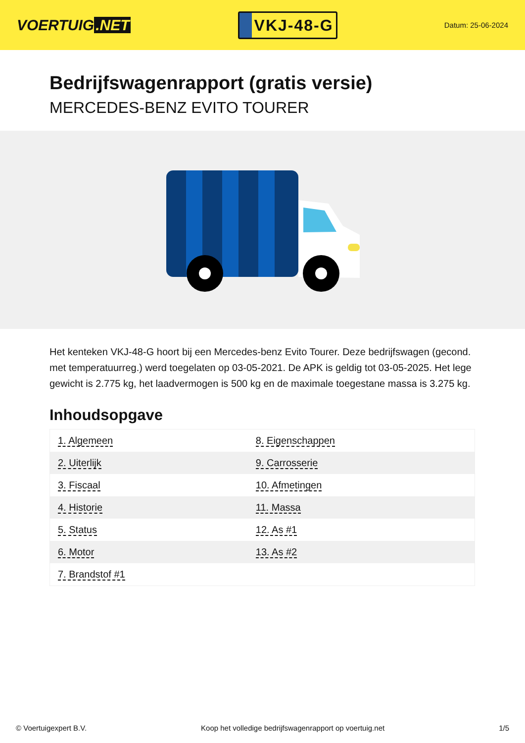VOERTUIG.NET
VKJ-48-G
Datum: 25-06-2024
Bedrijfswagenrapport (gratis versie)
MERCEDES-BENZ EVITO TOURER
Het kenteken VKJ-48-G hoort bij een Mercedes-benz Evito Tourer. Deze bedrijfswagen (gecond. met temperatuurreg.) werd toegelaten op 03-05-2021. De APK is geldig tot 03-05-2025. Het lege gewicht is 2.775 kg, het laadvermogen is 500 kg en de maximale toegestane massa is 3.275 kg.
Inhoudsopgave
| 1. Algemeen | 8. Eigenschappen |
| 2. Uiterlijk | 9. Carrosserie |
| 3. Fiscaal | 10. Afmetingen |
| 4. Historie | 11. Massa |
| 5. Status | 12. As #1 |
| 6. Motor | 13. As #2 |
| 7. Brandstof #1 | |
© Voertuigexpert B.V. Koop het volledige bedrijfswagenrapport op voertuig.net 1/5